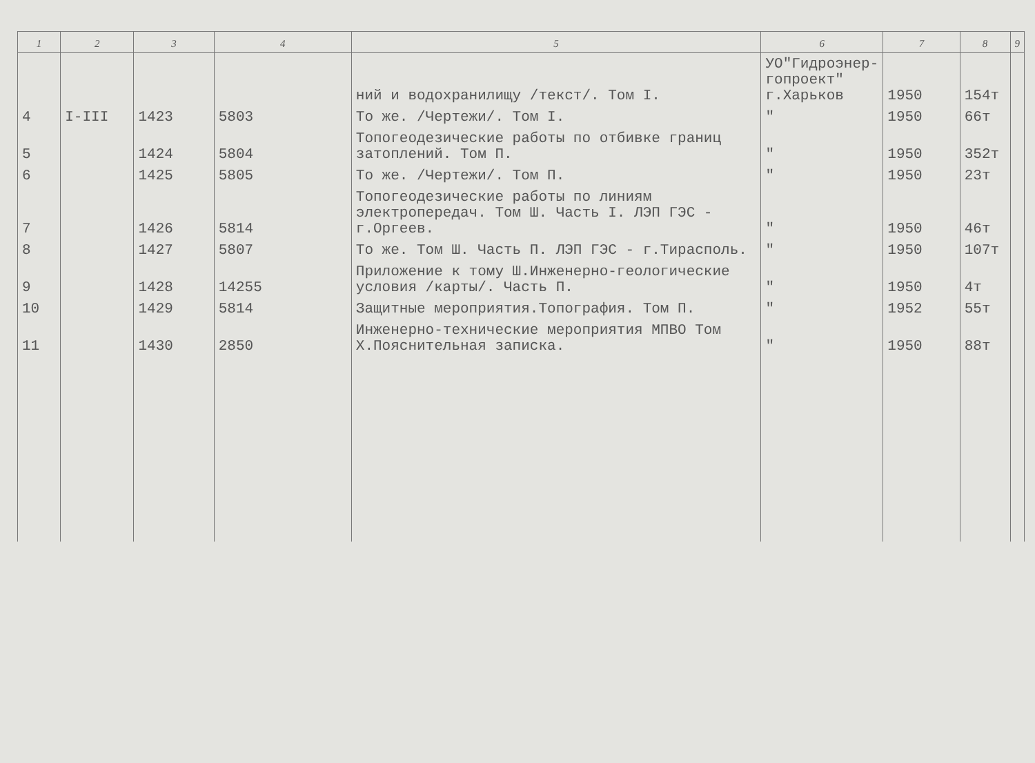| 1 | 2 | 3 | 4 | 5 | 6 | 7 | 8 | 9 |
| --- | --- | --- | --- | --- | --- | --- | --- | --- |
| | | | | ний и водохранилищу /текст/. Том I. | УО"Гидроэнер-гопроект" г.Харьков | 1950 | 154т | |
| 4 | I-III | 1423 | 5803 | То же. /Чертежи/. Том I. | " | 1950 | 66т | |
| 5 | | 1424 | 5804 | Топогеодезические работы по отбивке границ затоплений. Том П. | " | 1950 | 352т | |
| 6 | | 1425 | 5805 | То же. /Чертежи/. Том П. | " | 1950 | 23т | |
| 7 | | 1426 | 5814 | Топогеодезические работы по линиям электропередач. Том Ш. Часть I. ЛЭП ГЭС - г.Оргеев. | " | 1950 | 46т | |
| 8 | | 1427 | 5807 | То же. Том Ш. Часть П. ЛЭП ГЭС - г.Тирасполь. | " | 1950 | 107т | |
| 9 | | 1428 | 14255 | Приложение к тому Ш.Инженерно-геологические условия /карты/. Часть П. | " | 1950 | 4т | |
| 10 | | 1429 | 5814 | Защитные мероприятия.Топография. Том П. | " | 1952 | 55т | |
| 11 | | 1430 | 2850 | Инженерно-технические мероприятия МПВО Том Х.Пояснительная записка. | " | 1950 | 88т | |